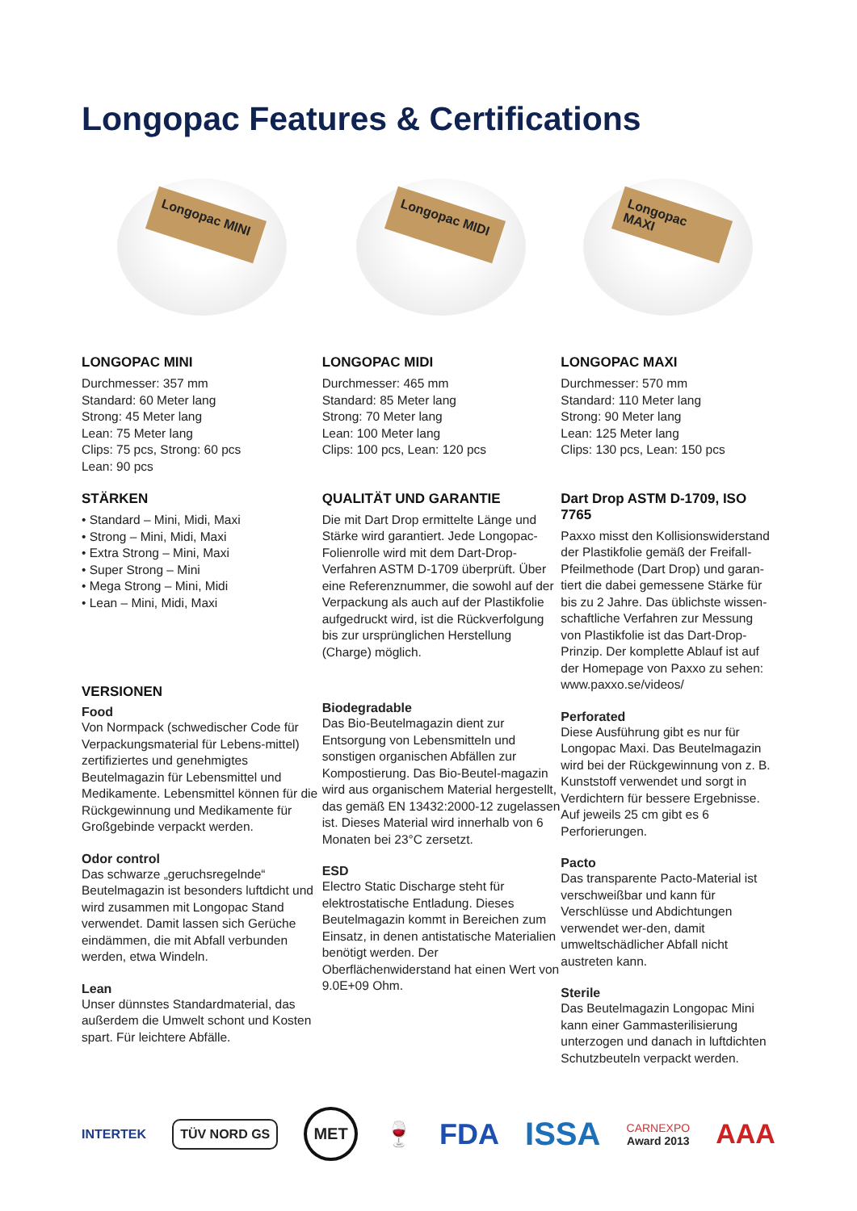Longopac Features & Certifications
Longopac MINI
Longopac MIDI
Longopac MAXI
LONGOPAC MINI
Durchmesser: 357 mm
Standard: 60 Meter lang
Strong: 45 Meter lang
Lean: 75 Meter lang
Clips: 75 pcs, Strong: 60 pcs
Lean: 90 pcs
STÄRKEN
• Standard – Mini, Midi, Maxi
• Strong – Mini, Midi, Maxi
• Extra Strong – Mini, Maxi
• Super Strong – Mini
• Mega Strong – Mini, Midi
• Lean – Mini, Midi, Maxi
VERSIONEN
Food
Von Normpack (schwedischer Code für Verpackungsmaterial für Lebens-mittel) zertifiziertes und genehmigtes Beutelmagazin für Lebensmittel und Medikamente. Lebensmittel können für die Rückgewinnung und Medikamente für Großgebinde verpackt werden.
Odor control
Das schwarze „geruchsregelnde“ Beutelmagazin ist besonders luftdicht und wird zusammen mit Longopac Stand verwendet. Damit lassen sich Gerüche eindämmen, die mit Abfall verbunden werden, etwa Windeln.
Lean
Unser dünnstes Standardmaterial, das außerdem die Umwelt schont und Kosten spart. Für leichtere Abfälle.
LONGOPAC MIDI
Durchmesser: 465 mm
Standard: 85 Meter lang
Strong: 70 Meter lang
Lean: 100 Meter lang
Clips: 100 pcs, Lean: 120 pcs
QUALITÄT UND GARANTIE
Die mit Dart Drop ermittelte Länge und Stärke wird garantiert. Jede Longopac-Folienrolle wird mit dem Dart-Drop-Verfahren ASTM D-1709 überprüft. Über eine Referenznummer, die sowohl auf der Verpackung als auch auf der Plastikfolie aufgedruckt wird, ist die Rückverfolgung bis zur ursprünglichen Herstellung (Charge) möglich.
Biodegradable
Das Bio-Beutelmagazin dient zur Entsorgung von Lebensmitteln und sonstigen organischen Abfällen zur Kompostierung. Das Bio-Beutel-magazin wird aus organischem Material hergestellt, das gemäß EN 13432:2000-12 zugelassen ist. Dieses Material wird innerhalb von 6 Monaten bei 23°C zersetzt.
ESD
Electro Static Discharge steht für elektrostatische Entladung. Dieses Beutelmagazin kommt in Bereichen zum Einsatz, in denen antistatische Materialien benötigt werden. Der Oberflächenwiderstand hat einen Wert von 9.0E+09 Ohm.
LONGOPAC MAXI
Durchmesser: 570 mm
Standard: 110 Meter lang
Strong: 90 Meter lang
Lean: 125 Meter lang
Clips: 130 pcs, Lean: 150 pcs
Dart Drop ASTM D-1709, ISO 7765
Paxxo misst den Kollisionswiderstand der Plastikfolie gemäß der Freifall-Pfeilmethode (Dart Drop) und garan-tiert die dabei gemessene Stärke für bis zu 2 Jahre. Das üblichste wissen-schaftliche Verfahren zur Messung von Plastikfolie ist das Dart-Drop-Prinzip. Der komplette Ablauf ist auf der Homepage von Paxxo zu sehen: www.paxxo.se/videos/
Perforated
Diese Ausführung gibt es nur für Longopac Maxi. Das Beutelmagazin wird bei der Rückgewinnung von z. B. Kunststoff verwendet und sorgt in Verdichtern für bessere Ergebnisse. Auf jeweils 25 cm gibt es 6 Perforierungen.
Pacto
Das transparente Pacto-Material ist verschweißbar und kann für Verschlüsse und Abdichtungen verwendet wer-den, damit umweltschädlicher Abfall nicht austreten kann.
Sterile
Das Beutelmagazin Longopac Mini kann einer Gammasterilisierung unterzogen und danach in luftdichten Schutzbeuteln verpackt werden.
INTERTEK TÜV NORD GS MET 🍷 FDA ISSA CARNEXPO
Award 2013 AAA